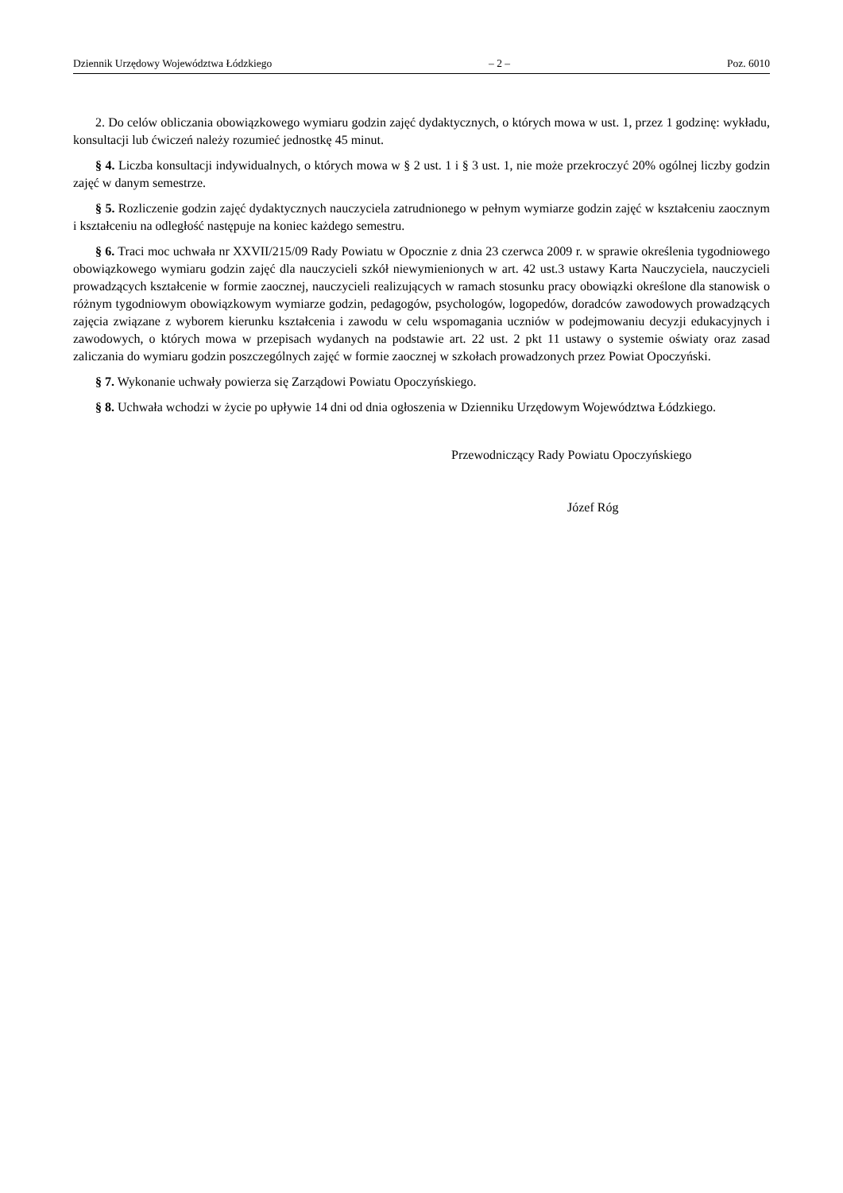Dziennik Urzędowy Województwa Łódzkiego – 2 – Poz. 6010
2. Do celów obliczania obowiązkowego wymiaru godzin zajęć dydaktycznych, o których mowa w ust. 1, przez 1 godzinę: wykładu, konsultacji lub ćwiczeń należy rozumieć jednostkę 45 minut.
§ 4. Liczba konsultacji indywidualnych, o których mowa w § 2 ust. 1 i § 3 ust. 1, nie może przekroczyć 20% ogólnej liczby godzin zajęć w danym semestrze.
§ 5. Rozliczenie godzin zajęć dydaktycznych nauczyciela zatrudnionego w pełnym wymiarze godzin zajęć w kształceniu zaocznym i kształceniu na odległość następuje na koniec każdego semestru.
§ 6. Traci moc uchwała nr XXVII/215/09 Rady Powiatu w Opocznie z dnia 23 czerwca 2009 r. w sprawie określenia tygodniowego obowiązkowego wymiaru godzin zajęć dla nauczycieli szkół niewymienionych w art. 42 ust.3 ustawy Karta Nauczyciela, nauczycieli prowadzących kształcenie w formie zaocznej, nauczycieli realizujących w ramach stosunku pracy obowiązki określone dla stanowisk o różnym tygodniowym obowiązkowym wymiarze godzin, pedagogów, psychologów, logopedów, doradców zawodowych prowadzących zajęcia związane z wyborem kierunku kształcenia i zawodu w celu wspomagania uczniów w podejmowaniu decyzji edukacyjnych i zawodowych, o których mowa w przepisach wydanych na podstawie art. 22 ust. 2 pkt 11 ustawy o systemie oświaty oraz zasad zaliczania do wymiaru godzin poszczególnych zajęć w formie zaocznej w szkołach prowadzonych przez Powiat Opoczyński.
§ 7. Wykonanie uchwały powierza się Zarządowi Powiatu Opoczyńskiego.
§ 8. Uchwała wchodzi w życie po upływie 14 dni od dnia ogłoszenia w Dzienniku Urzędowym Województwa Łódzkiego.
Przewodniczący Rady Powiatu Opoczyńskiego
Józef Róg